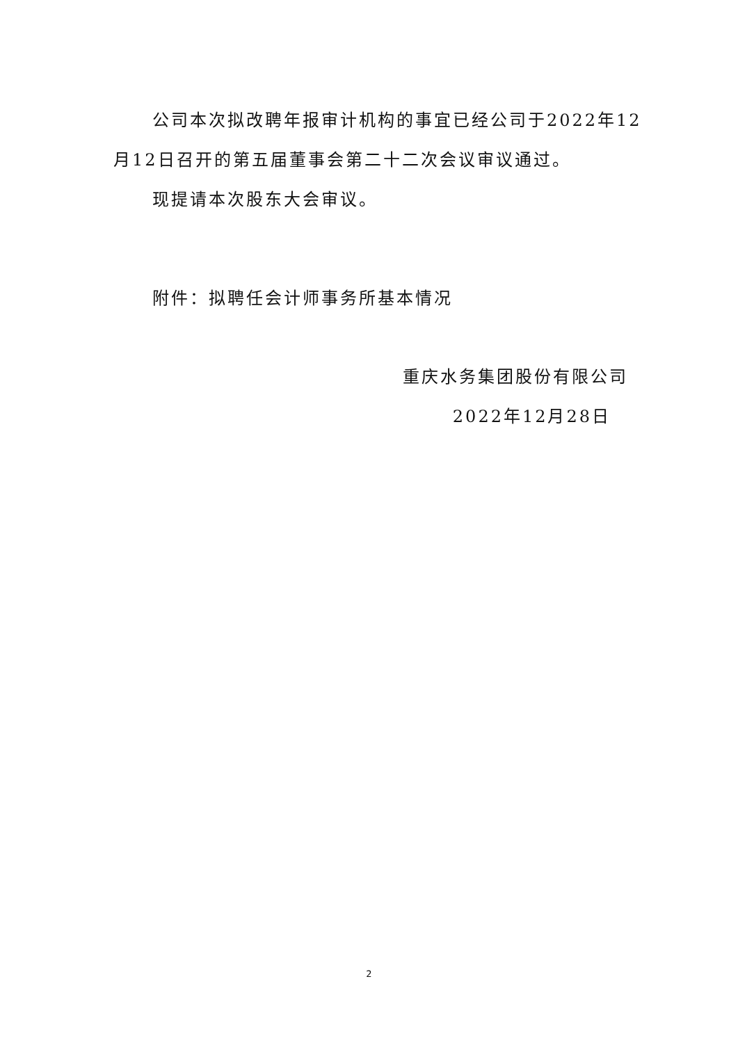公司本次拟改聘年报审计机构的事宜已经公司于2022年12月12日召开的第五届董事会第二十二次会议审议通过。
现提请本次股东大会审议。
附件：拟聘任会计师事务所基本情况
重庆水务集团股份有限公司
2022年12月28日
2